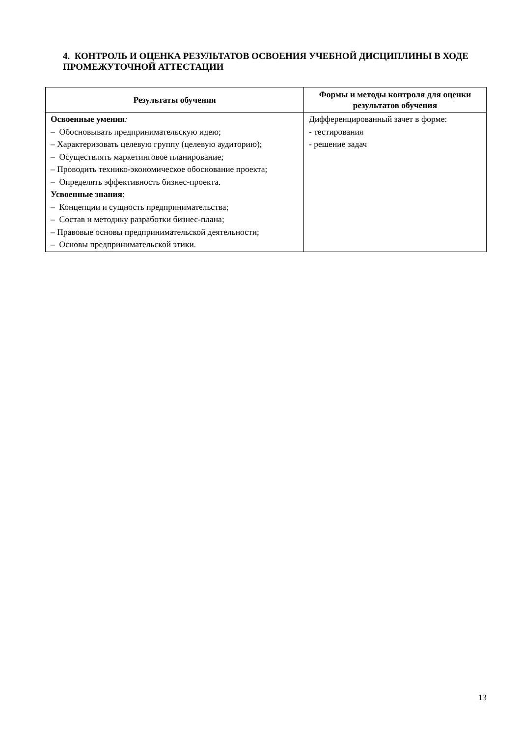4. КОНТРОЛЬ И ОЦЕНКА РЕЗУЛЬТАТОВ ОСВОЕНИЯ УЧЕБНОЙ ДИСЦИПЛИНЫ В ХОДЕ ПРОМЕЖУТОЧНОЙ АТТЕСТАЦИИ
| Результаты обучения | Формы и методы контроля для оценки результатов обучения |
| --- | --- |
| Освоенные умения : – Обосновывать предпринимательскую идею; – Характеризовать целевую группу (целевую аудиторию); – Осуществлять маркетинговое планирование; – Проводить технико-экономическое обоснование проекта; – Определять эффективность бизнес-проекта. Усвоенные знания : – Концепции и сущность предпринимательства; – Состав и методику разработки бизнес-плана; – Правовые основы предпринимательской деятельности; – Основы предпринимательской этики. | Дифференцированный зачет в форме: - тестирования - решение задач |
13